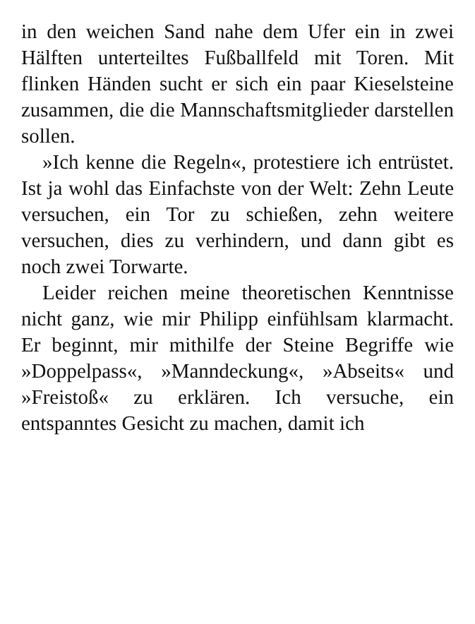in den weichen Sand nahe dem Ufer ein in zwei Hälften unterteiltes Fußballfeld mit Toren. Mit flinken Händen sucht er sich ein paar Kieselsteine zusammen, die die Mannschaftsmitglieder darstellen sollen.
»Ich kenne die Regeln«, protestiere ich entrüstet. Ist ja wohl das Einfachste von der Welt: Zehn Leute versuchen, ein Tor zu schießen, zehn weitere versuchen, dies zu verhindern, und dann gibt es noch zwei Torwarte.
Leider reichen meine theoretischen Kenntnisse nicht ganz, wie mir Philipp einfühlsam klarmacht. Er beginnt, mir mithilfe der Steine Begriffe wie »Doppelpass«, »Manndeckung«, »Abseits« und »Freistoß« zu erklären. Ich versuche, ein entspanntes Gesicht zu machen, damit ich